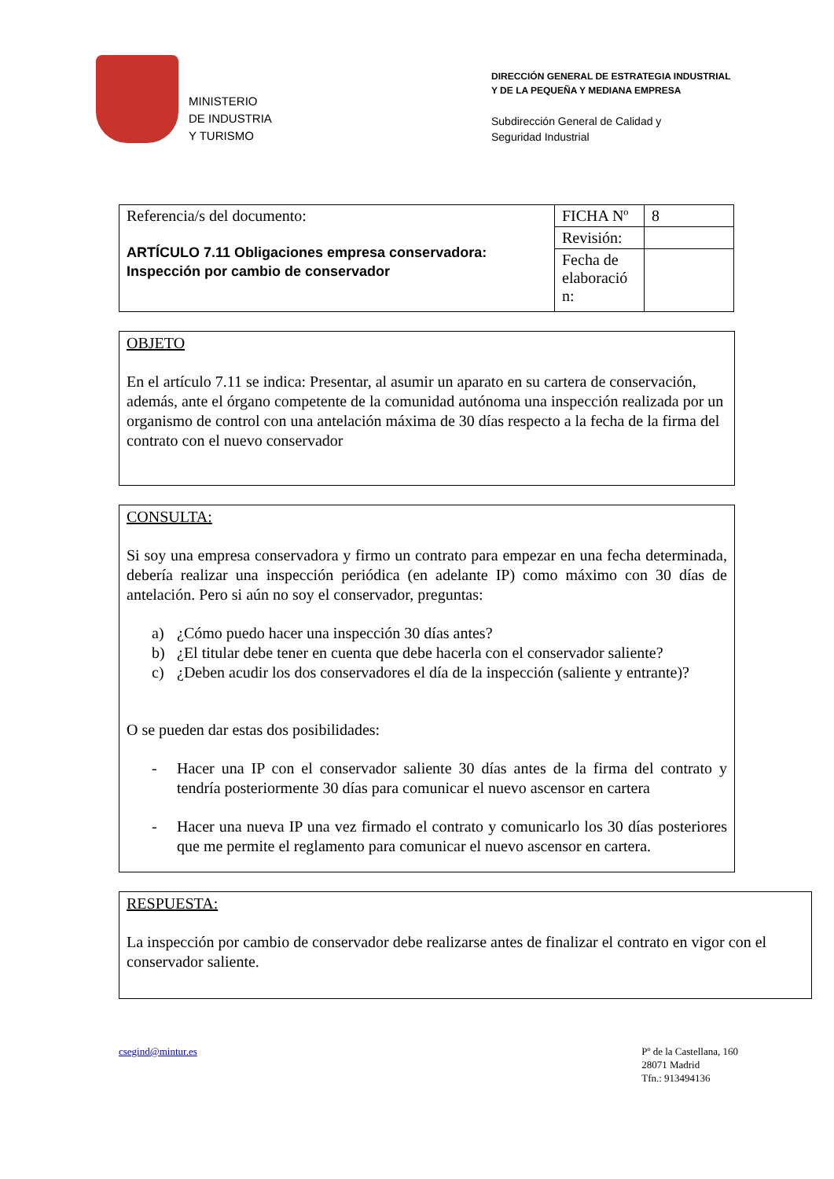MINISTERIO
DE INDUSTRIA
Y TURISMO
DIRECCIÓN GENERAL DE ESTRATEGIA INDUSTRIAL
Y DE LA PEQUEÑA Y MEDIANA EMPRESA
Subdirección General de Calidad y
Seguridad Industrial
| Referencia/s del documento: ARTÍCULO 7.11 Obligaciones empresa conservadora: Inspección por cambio de conservador | FICHA Nº | 8 |
| | Revisión: | |
| | Fecha de elaboració n: | |
OBJETO
En el artículo 7.11 se indica: Presentar, al asumir un aparato en su cartera de conservación, además, ante el órgano competente de la comunidad autónoma una inspección realizada por un organismo de control con una antelación máxima de 30 días respecto a la fecha de la firma del contrato con el nuevo conservador
CONSULTA:
Si soy una empresa conservadora y firmo un contrato para empezar en una fecha determinada, debería realizar una inspección periódica (en adelante IP) como máximo con 30 días de antelación. Pero si aún no soy el conservador, preguntas:
a) ¿Cómo puedo hacer una inspección 30 días antes?
b) ¿El titular debe tener en cuenta que debe hacerla con el conservador saliente?
c) ¿Deben acudir los dos conservadores el día de la inspección (saliente y entrante)?
O se pueden dar estas dos posibilidades:
- Hacer una IP con el conservador saliente 30 días antes de la firma del contrato y tendría posteriormente 30 días para comunicar el nuevo ascensor en cartera
- Hacer una nueva IP una vez firmado el contrato y comunicarlo los 30 días posteriores que me permite el reglamento para comunicar el nuevo ascensor en cartera.
RESPUESTA:
La inspección por cambio de conservador debe realizarse antes de finalizar el contrato en vigor con el conservador saliente.
csegind@mintur.es Pº de la Castellana, 160
28071 Madrid
Tfn.: 913494136